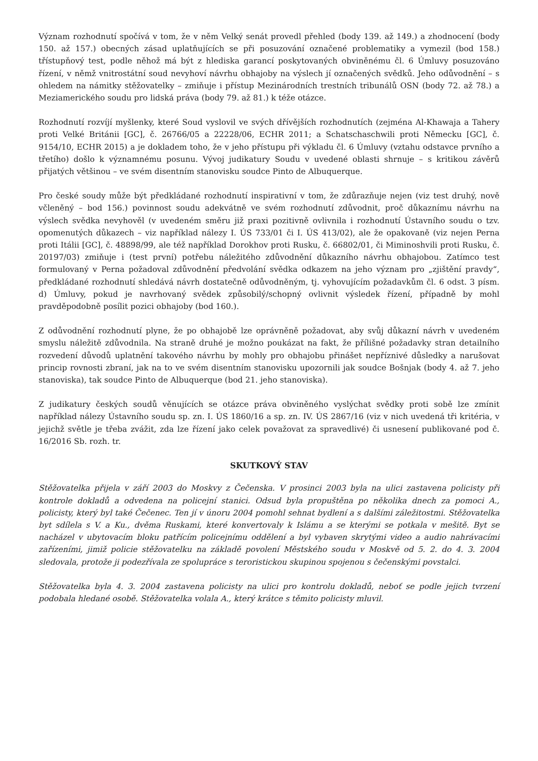Význam rozhodnutí spočívá v tom, že v něm Velký senát provedl přehled (body 139. až 149.) a zhodnocení (body 150. až 157.) obecných zásad uplatňujících se při posuzování označené problematiky a vymezil (bod 158.) třístupňový test, podle něhož má být z hlediska garancí poskytovaných obviněnému čl. 6 Úmluvy posuzováno řízení, v němž vnitrostátní soud nevyhoví návrhu obhajoby na výslech jí označených svědků. Jeho odůvodnění – s ohledem na námitky stěžovatelky – zmiňuje i přístup Mezinárodních trestních tribunálů OSN (body 72. až 78.) a Meziamerického soudu pro lidská práva (body 79. až 81.) k téže otázce.
Rozhodnutí rozvíjí myšlenky, které Soud vyslovil ve svých dřívějších rozhodnutích (zejména Al-Khawaja a Tahery proti Velké Británii [GC], č. 26766/05 a 22228/06, ECHR 2011; a Schatschaschwili proti Německu [GC], č. 9154/10, ECHR 2015) a je dokladem toho, že v jeho přístupu při výkladu čl. 6 Úmluvy (vztahu odstavce prvního a třetího) došlo k významnému posunu. Vývoj judikatury Soudu v uvedené oblasti shrnuje – s kritikou závěrů přijatých většinou – ve svém disentním stanovisku soudce Pinto de Albuquerque.
Pro české soudy může být předkládané rozhodnutí inspirativní v tom, že zdůrazňuje nejen (viz test druhý, nově včleněný – bod 156.) povinnost soudu adekvátně ve svém rozhodnutí zdůvodnit, proč důkaznímu návrhu na výslech svědka nevyhověl (v uvedeném směru již praxi pozitivně ovlivnila i rozhodnutí Ústavního soudu o tzv. opomenutých důkazech – viz například nálezy I. ÚS 733/01 či I. ÚS 413/02), ale že opakovaně (viz nejen Perna proti Itálii [GC], č. 48898/99, ale též například Dorokhov proti Rusku, č. 66802/01, či Miminoshvili proti Rusku, č. 20197/03) zmiňuje i (test první) potřebu náležitého zdůvodnění důkazního návrhu obhajobou. Zatímco test formulovaný v Perna požadoval zdůvodnění předvolání svědka odkazem na jeho význam pro „zjištění pravdy“, předkládané rozhodnutí shledává návrh dostatečně odůvodněným, tj. vyhovujícím požadavkům čl. 6 odst. 3 písm. d) Úmluvy, pokud je navrhovaný svědek způsobilý/schopný ovlivnit výsledek řízení, případně by mohl pravděpodobně posílit pozici obhajoby (bod 160.).
Z odůvodnění rozhodnutí plyne, že po obhajobě lze oprávněně požadovat, aby svůj důkazní návrh v uvedeném smyslu náležitě zdůvodnila. Na straně druhé je možno poukázat na fakt, že přílišné požadavky stran detailního rozvedení důvodů uplatnění takového návrhu by mohly pro obhajobu přinášet nepříznivé důsledky a narušovat princip rovnosti zbraní, jak na to ve svém disentním stanovisku upozornili jak soudce Bošnjak (body 4. až 7. jeho stanoviska), tak soudce Pinto de Albuquerque (bod 21. jeho stanoviska).
Z judikatury českých soudů věnujících se otázce práva obviněného vyslýchat svědky proti sobě lze zmínit například nálezy Ústavního soudu sp. zn. I. ÚS 1860/16 a sp. zn. IV. ÚS 2867/16 (viz v nich uvedená tři kritéria, v jejichž světle je třeba zvážit, zda lze řízení jako celek považovat za spravedlivé) či usnesení publikované pod č. 16/2016 Sb. rozh. tr.
SKUTKOVÝ STAV
Stěžovatelka přijela v září 2003 do Moskvy z Čečenska. V prosinci 2003 byla na ulici zastavena policisty při kontrole dokladů a odvedena na policejní stanici. Odsud byla propuštěna po několika dnech za pomoci A., policisty, který byl také Čečenec. Ten jí v únoru 2004 pomohl sehnat bydlení a s dalšími záležitostmi. Stěžovatelka byt sdílela s V. a Ku., dvěma Ruskami, které konvertovaly k Islámu a se kterými se potkala v mešitě. Byt se nacházel v ubytovacím bloku patřícím policejnímu oddělení a byl vybaven skrytými video a audio nahrávacími zařízeními, jimiž policie stěžovatelku na základě povolení Městského soudu v Moskvě od 5. 2. do 4. 3. 2004 sledovala, protože ji podezřívala ze spolupráce s teroristickou skupinou spojenou s čečenskými povstalci.
Stěžovatelka byla 4. 3. 2004 zastavena policisty na ulici pro kontrolu dokladů, neboť se podle jejich tvrzení podobala hledané osobě. Stěžovatelka volala A., který krátce s těmito policisty mluvil.